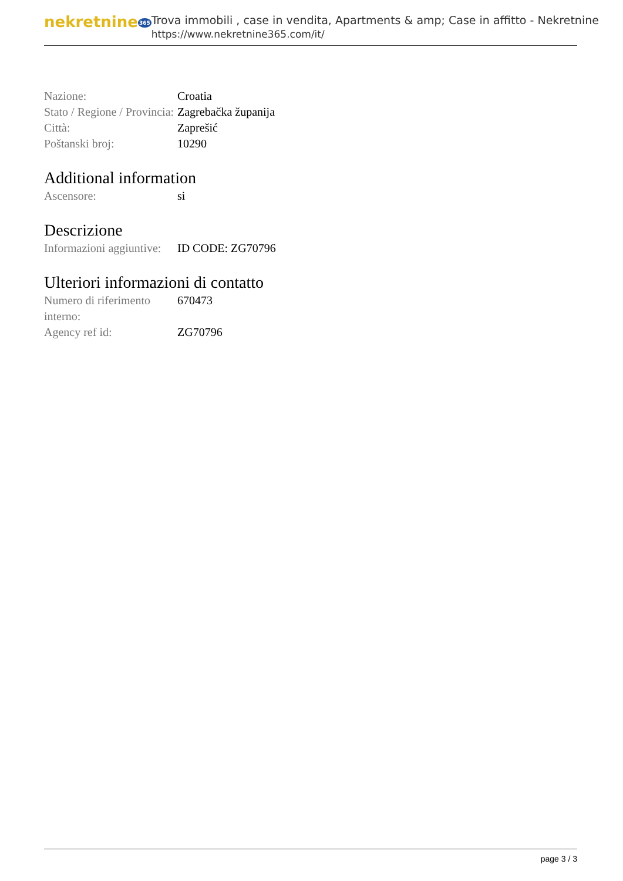nekretnine365
Trova immobili , case in vendita, Apartments & amp; Case in affitto - Nekretnine
https://www.nekretnine365.com/it/
| Nazione: | Croatia |
| Stato / Regione / Provincia: | Zagrebačka županija |
| Città: | Zaprešić |
| Poštanski broj: | 10290 |
Additional information
| Ascensore: | si |
Descrizione
| Informazioni aggiuntive: | ID CODE: ZG70796 |
Ulteriori informazioni di contatto
| Numero di riferimento interno: | 670473 |
| Agency ref id: | ZG70796 |
page 3 / 3